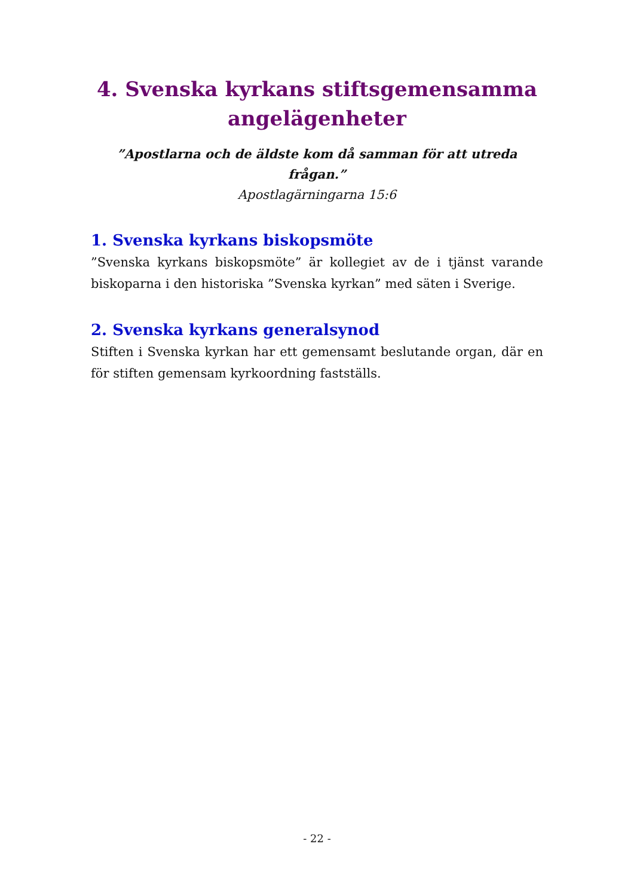4. Svenska kyrkans stiftsgemensamma
angelägenheter
”Apostlarna och de äldste kom då samman för att utreda frågan.”
Apostlagärningarna 15:6
1. Svenska kyrkans biskopsmöte
”Svenska kyrkans biskopsmöte” är kollegiet av de i tjänst varande biskoparna i den historiska ”Svenska kyrkan” med säten i Sverige.
2. Svenska kyrkans generalsynod
Stiften i Svenska kyrkan har ett gemensamt beslutande organ, där en för stiften gemensam kyrkoordning fastställs.
- 22 -